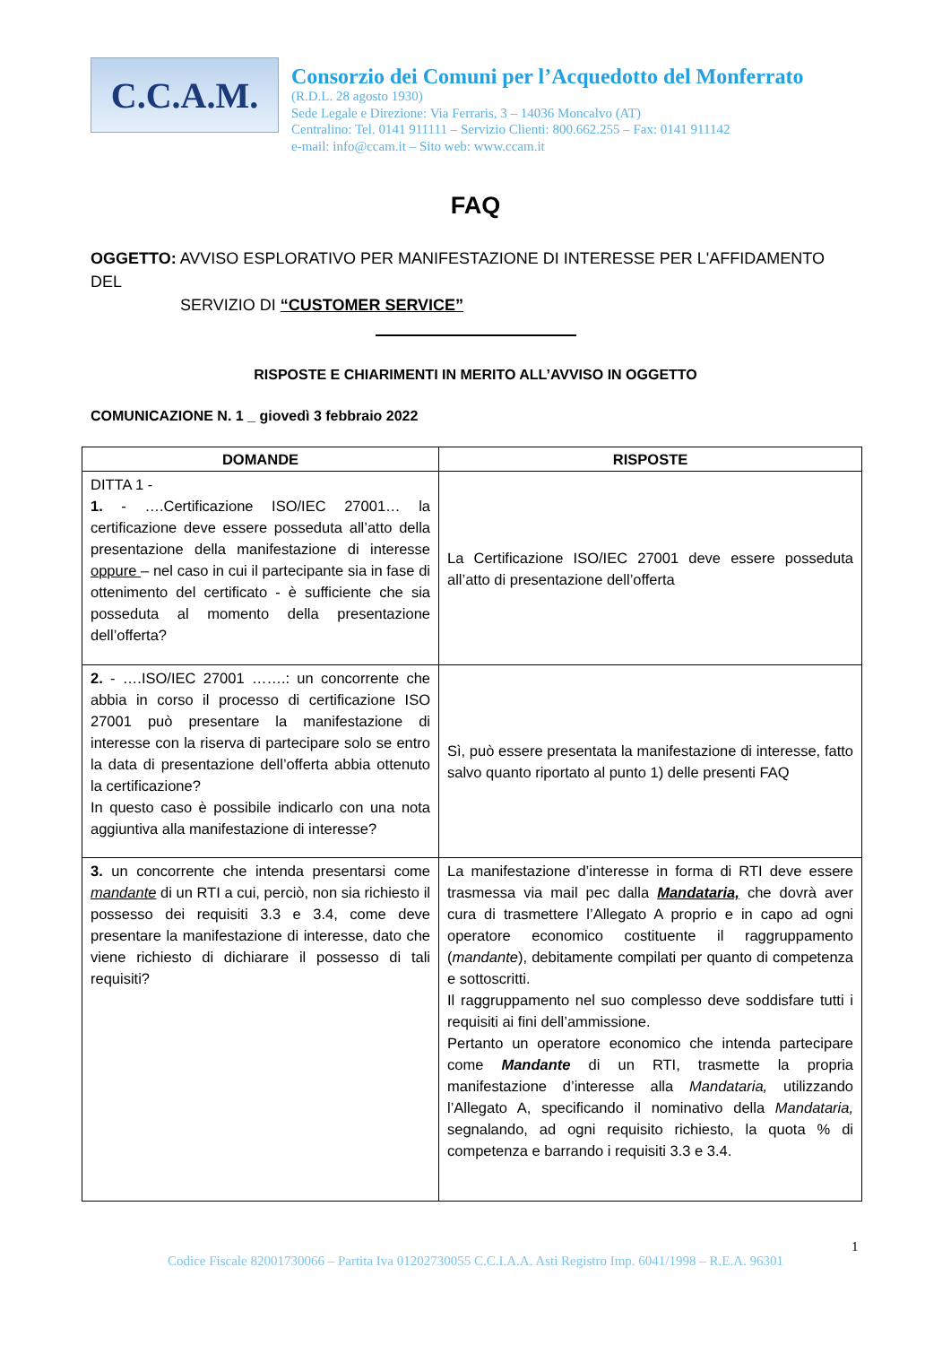C.C.A.M.
Consorzio dei Comuni per l’Acquedotto del Monferrato
(R.D.L. 28 agosto 1930)
Sede Legale e Direzione: Via Ferraris, 3 – 14036 Moncalvo (AT)
Centralino: Tel. 0141 911111 – Servizio Clienti: 800.662.255 – Fax: 0141 911142
e-mail: info@ccam.it – Sito web: www.ccam.it
FAQ
OGGETTO: AVVISO ESPLORATIVO PER MANIFESTAZIONE DI INTERESSE PER L'AFFIDAMENTO DEL
SERVIZIO DI “CUSTOMER SERVICE”
RISPOSTE E CHIARIMENTI IN MERITO ALL’AVVISO IN OGGETTO
COMUNICAZIONE N. 1 _ giovedì 3 febbraio 2022
| DOMANDE | RISPOSTE |
| --- | --- |
| DITTA 1 - 1. - ….Certificazione ISO/IEC 27001… la certificazione deve essere posseduta all’atto della presentazione della manifestazione di interesse oppure – nel caso in cui il partecipante sia in fase di ottenimento del certificato - è sufficiente che sia posseduta al momento della presentazione dell’offerta? | La Certificazione ISO/IEC 27001 deve essere posseduta all’atto di presentazione dell’offerta |
| 2. - ….ISO/IEC 27001 …….: un concorrente che abbia in corso il processo di certificazione ISO 27001 può presentare la manifestazione di interesse con la riserva di partecipare solo se entro la data di presentazione dell’offerta abbia ottenuto la certificazione? In questo caso è possibile indicarlo con una nota aggiuntiva alla manifestazione di interesse? | Sì, può essere presentata la manifestazione di interesse, fatto salvo quanto riportato al punto 1) delle presenti FAQ |
| 3. un concorrente che intenda presentarsi come mandante di un RTI a cui, perciò, non sia richiesto il possesso dei requisiti 3.3 e 3.4, come deve presentare la manifestazione di interesse, dato che viene richiesto di dichiarare il possesso di tali requisiti? | La manifestazione d’interesse in forma di RTI deve essere trasmessa via mail pec dalla Mandataria, che dovrà aver cura di trasmettere l’Allegato A proprio e in capo ad ogni operatore economico costituente il raggruppamento ( mandante ), debitamente compilati per quanto di competenza e sottoscritti. Il raggruppamento nel suo complesso deve soddisfare tutti i requisiti ai fini dell’ammissione. Pertanto un operatore economico che intenda partecipare come Mandante di un RTI, trasmette la propria manifestazione d’interesse alla Mandataria, utilizzando l’Allegato A, specificando il nominativo della Mandataria, segnalando, ad ogni requisito richiesto, la quota % di competenza e barrando i requisiti 3.3 e 3.4. |
1
Codice Fiscale 82001730066 – Partita Iva 01202730055 C.C.I.A.A. Asti Registro Imp. 6041/1998 – R.E.A. 96301